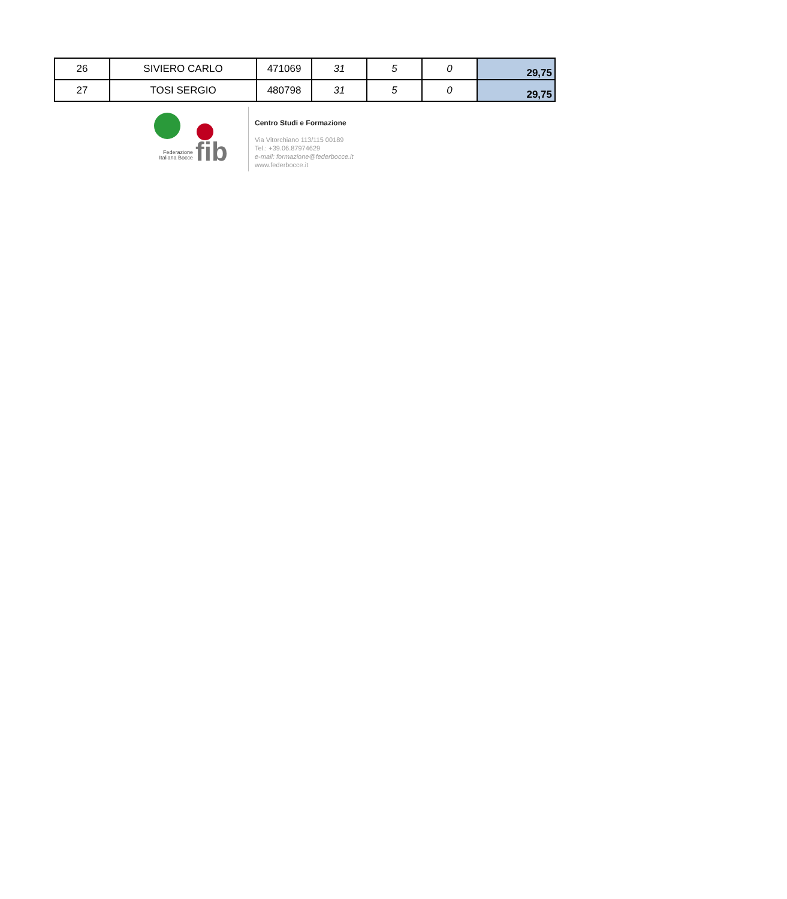| 26 | SIVIERO CARLO | 471069 | 31 | 5 | 0 | 29,75 |
| 27 | TOSI SERGIO | 480798 | 31 | 5 | 0 | 29,75 |
Federazione Italiana Bocce
fib
Centro Studi e Formazione
Via Vitorchiano 113/115 00189
Tel.: +39.06.87974629
e-mail: formazione@federbocce.it
www.federbocce.it